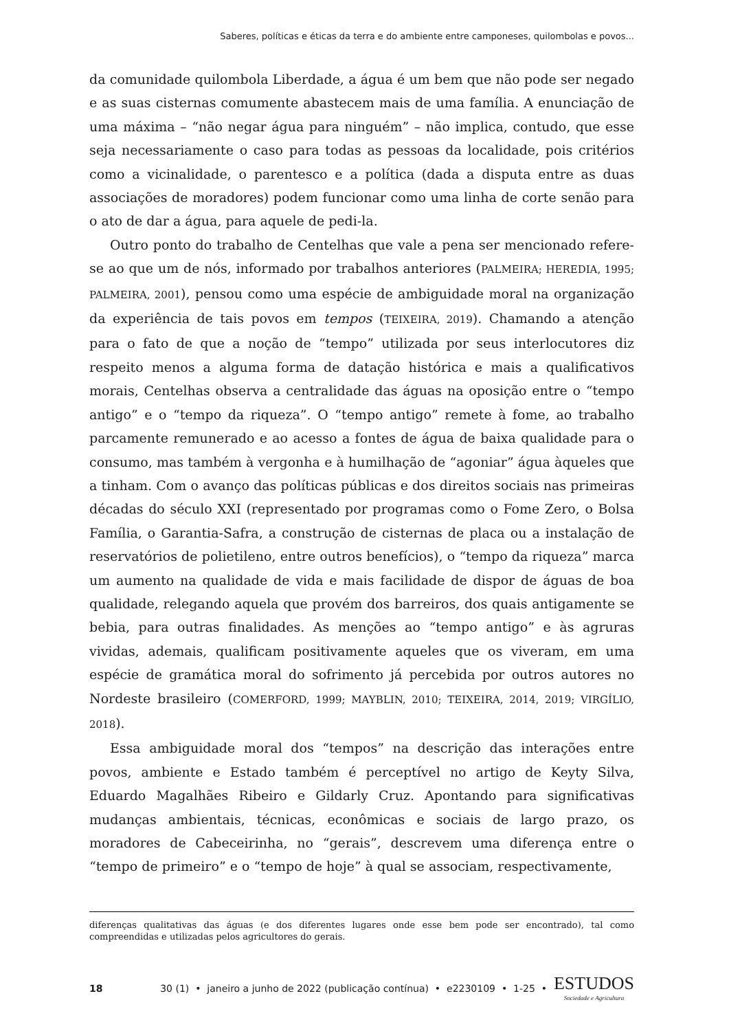Saberes, políticas e éticas da terra e do ambiente entre camponeses, quilombolas e povos...
da comunidade quilombola Liberdade, a água é um bem que não pode ser negado e as suas cisternas comumente abastecem mais de uma família. A enunciação de uma máxima – “não negar água para ninguém” – não implica, contudo, que esse seja necessariamente o caso para todas as pessoas da localidade, pois critérios como a vicinalidade, o parentesco e a política (dada a disputa entre as duas associações de moradores) podem funcionar como uma linha de corte senão para o ato de dar a água, para aquele de pedi-la.
Outro ponto do trabalho de Centelhas que vale a pena ser mencionado refere-se ao que um de nós, informado por trabalhos anteriores (PALMEIRA; HEREDIA, 1995; PALMEIRA, 2001), pensou como uma espécie de ambiguidade moral na organização da experiência de tais povos em tempos (TEIXEIRA, 2019). Chamando a atenção para o fato de que a noção de “tempo” utilizada por seus interlocutores diz respeito menos a alguma forma de datação histórica e mais a qualificativos morais, Centelhas observa a centralidade das águas na oposição entre o “tempo antigo” e o “tempo da riqueza”. O “tempo antigo” remete à fome, ao trabalho parcamente remunerado e ao acesso a fontes de água de baixa qualidade para o consumo, mas também à vergonha e à humilhação de “agoniar” água àqueles que a tinham. Com o avanço das políticas públicas e dos direitos sociais nas primeiras décadas do século XXI (representado por programas como o Fome Zero, o Bolsa Família, o Garantia-Safra, a construção de cisternas de placa ou a instalação de reservatórios de polietileno, entre outros benefícios), o “tempo da riqueza” marca um aumento na qualidade de vida e mais facilidade de dispor de águas de boa qualidade, relegando aquela que provém dos barreiros, dos quais antigamente se bebia, para outras finalidades. As menções ao “tempo antigo” e às agruras vividas, ademais, qualificam positivamente aqueles que os viveram, em uma espécie de gramática moral do sofrimento já percebida por outros autores no Nordeste brasileiro (COMERFORD, 1999; MAYBLIN, 2010; TEIXEIRA, 2014, 2019; VIRGÍLIO, 2018).
Essa ambiguidade moral dos “tempos” na descrição das interações entre povos, ambiente e Estado também é perceptível no artigo de Keyty Silva, Eduardo Magalhães Ribeiro e Gildarly Cruz. Apontando para significativas mudanças ambientais, técnicas, econômicas e sociais de largo prazo, os moradores de Cabeceirinha, no “gerais”, descrevem uma diferença entre o “tempo de primeiro” e o “tempo de hoje” à qual se associam, respectivamente,
diferenças qualitativas das águas (e dos diferentes lugares onde esse bem pode ser encontrado), tal como compreendidas e utilizadas pelos agricultores do gerais.
18 30 (1) • janeiro a junho de 2022 (publicação contínua) • e2230109 • 1-25 •
ESTUDOS
Sociedade e Agricultura